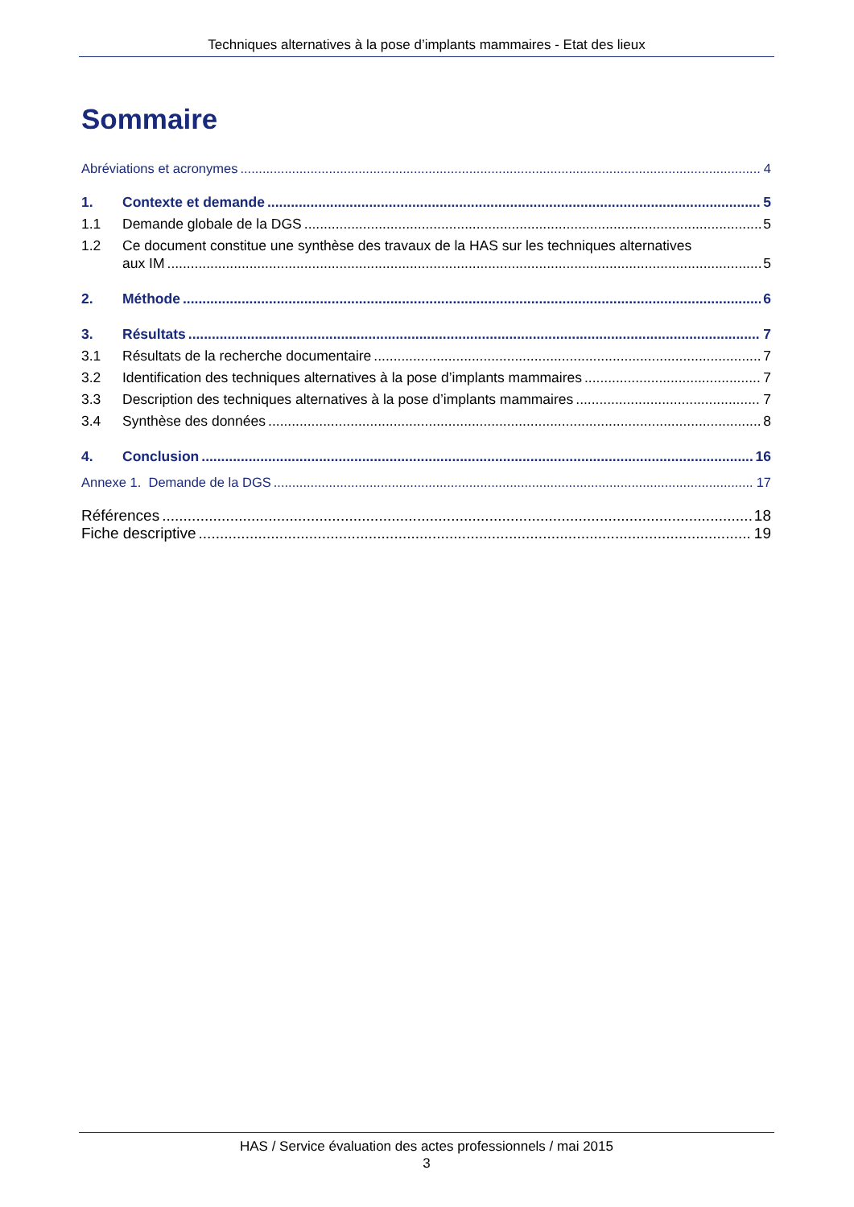Techniques alternatives à la pose d’implants mammaires - Etat des lieux
Sommaire
Abréviations et acronymes 4
1. Contexte et demande 5
1.1 Demande globale de la DGS 5
1.2 Ce document constitue une synthèse des travaux de la HAS sur les techniques alternatives
aux IM 5
2. Méthode 6
3. Résultats 7
3.1 Résultats de la recherche documentaire 7
3.2 Identification des techniques alternatives à la pose d’implants mammaires 7
3.3 Description des techniques alternatives à la pose d’implants mammaires 7
3.4 Synthèse des données 8
4. Conclusion 16
Annexe 1. Demande de la DGS 17
Références 18
Fiche descriptive 19
HAS / Service évaluation des actes professionnels / mai 2015
3